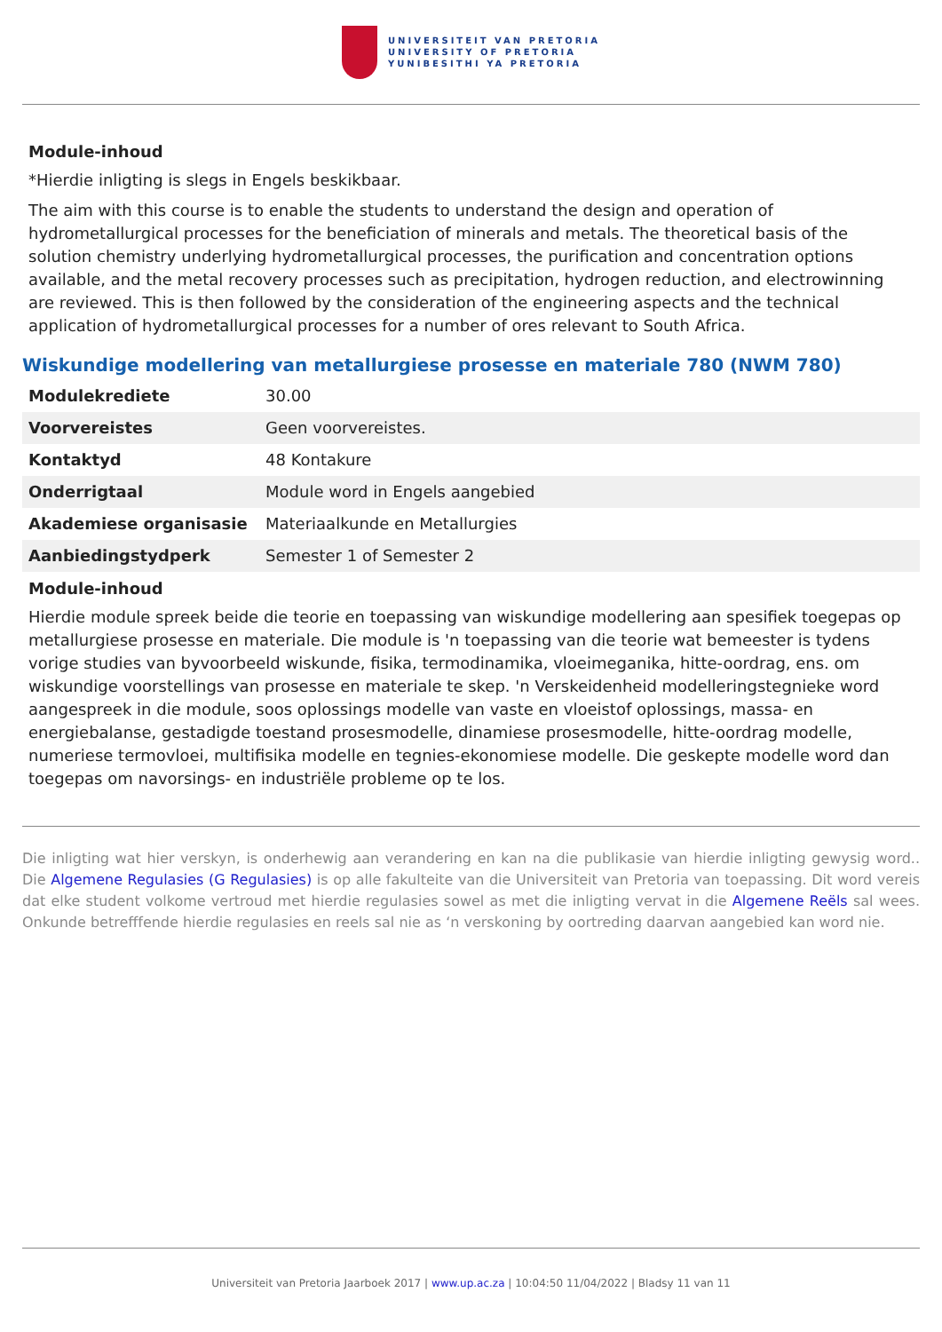UNIVERSITEIT VAN PRETORIA
UNIVERSITY OF PRETORIA
YUNIBESITHI YA PRETORIA
Module-inhoud
*Hierdie inligting is slegs in Engels beskikbaar.
The aim with this course is to enable the students to understand the design and operation of hydrometallurgical processes for the beneficiation of minerals and metals. The theoretical basis of the solution chemistry underlying hydrometallurgical processes, the purification and concentration options available, and the metal recovery processes such as precipitation, hydrogen reduction, and electrowinning are reviewed. This is then followed by the consideration of the engineering aspects and the technical application of hydrometallurgical processes for a number of ores relevant to South Africa.
Wiskundige modellering van metallurgiese prosesse en materiale 780 (NWM 780)
| Modulekrediete | 30.00 |
| Voorvereistes | Geen voorvereistes. |
| Kontaktyd | 48 Kontakure |
| Onderrigtaal | Module word in Engels aangebied |
| Akademiese organisasie | Materiaalkunde en Metallurgies |
| Aanbiedingstydperk | Semester 1 of Semester 2 |
Module-inhoud
Hierdie module spreek beide die teorie en toepassing van wiskundige modellering aan spesifiek toegepas op metallurgiese prosesse en materiale. Die module is 'n toepassing van die teorie wat bemeester is tydens vorige studies van byvoorbeeld wiskunde, fisika, termodinamika, vloeimeganika, hitte-oordrag, ens. om wiskundige voorstellings van prosesse en materiale te skep. 'n Verskeidenheid modelleringstegnieke word aangespreek in die module, soos oplossings modelle van vaste en vloeistof oplossings, massa- en energiebalanse, gestadigde toestand prosesmodelle, dinamiese prosesmodelle, hitte-oordrag modelle, numeriese termovloei, multifisika modelle en tegnies-ekonomiese modelle. Die geskepte modelle word dan toegepas om navorsings- en industriële probleme op te los.
Die inligting wat hier verskyn, is onderhewig aan verandering en kan na die publikasie van hierdie inligting gewysig word.. Die Algemene Regulasies (G Regulasies) is op alle fakulteite van die Universiteit van Pretoria van toepassing. Dit word vereis dat elke student volkome vertroud met hierdie regulasies sowel as met die inligting vervat in die Algemene Reëls sal wees. Onkunde betrefffende hierdie regulasies en reels sal nie as ‘n verskoning by oortreding daarvan aangebied kan word nie.
Universiteit van Pretoria Jaarboek 2017 | www.up.ac.za | 10:04:50 11/04/2022 | Bladsy 11 van 11